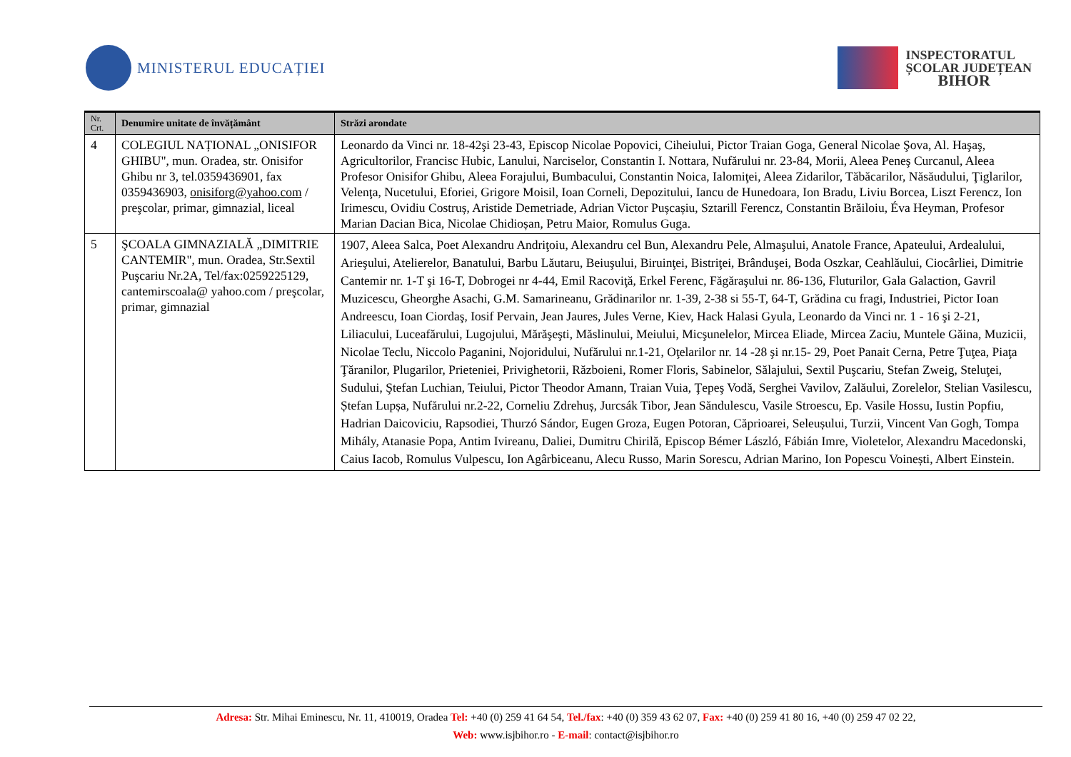MINISTERUL EDUCAȚIEI
INSPECTORATUL
ȘCOLAR JUDEȚEAN
BIHOR
| Nr. Crt. | Denumire unitate de învățământ | Străzi arondate |
| --- | --- | --- |
| 4 | COLEGIUL NAȚIONAL „ONISIFOR GHIBU", mun. Oradea, str. Onisifor Ghibu nr 3, tel.0359436901, fax 0359436903, onisiforg@yahoo.com / preşcolar, primar, gimnazial, liceal | Leonardo da Vinci nr. 18-42şi 23-43, Episcop Nicolae Popovici, Ciheiului, Pictor Traian Goga, General Nicolae Şova, Al. Haşaş, Agricultorilor, Francisc Hubic, Lanului, Narciselor, Constantin I. Nottara, Nufărului nr. 23-84, Morii, Aleea Peneş Curcanul, Aleea Profesor Onisifor Ghibu, Aleea Forajului, Bumbacului, Constantin Noica, Ialomiţei, Aleea Zidarilor, Tăbăcarilor, Năsăudului, Ţiglarilor, Velenţa, Nucetului, Eforiei, Grigore Moisil, Ioan Corneli, Depozitului, Iancu de Hunedoara, Ion Bradu, Liviu Borcea, Liszt Ferencz, Ion Irimescu, Ovidiu Costruș, Aristide Demetriade, Adrian Victor Pușcașiu, Sztarill Ferencz, Constantin Brăiloiu, Éva Heyman, Profesor Marian Dacian Bica, Nicolae Chidioșan, Petru Maior, Romulus Guga. |
| 5 | ŞCOALA GIMNAZIALĂ „DIMITRIE CANTEMIR", mun. Oradea, Str.Sextil Puşcariu Nr.2A, Tel/fax:0259225129, cantemirscoala@ yahoo.com / preşcolar, primar, gimnazial | 1907, Aleea Salca, Poet Alexandru Andriţoiu, Alexandru cel Bun, Alexandru Pele, Almaşului, Anatole France, Apateului, Ardealului, Arieşului, Atelierelor, Banatului, Barbu Lăutaru, Beiuşului, Biruinţei, Bistriţei, Brânduşei, Boda Oszkar, Ceahlăului, Ciocârliei, Dimitrie Cantemir nr. 1-T şi 16-T, Dobrogei nr 4-44, Emil Racoviţă, Erkel Ferenc, Făgăraşului nr. 86-136, Fluturilor, Gala Galaction, Gavril Muzicescu, Gheorghe Asachi, G.M. Samarineanu, Grădinarilor nr. 1-39, 2-38 si 55-T, 64-T, Grădina cu fragi, Industriei, Pictor Ioan Andreescu, Ioan Ciordaş, Iosif Pervain, Jean Jaures, Jules Verne, Kiev, Hack Halasi Gyula, Leonardo da Vinci nr. 1 - 16 şi 2-21, Liliacului, Luceafărului, Lugojului, Mărăşeşti, Măslinului, Meiului, Micşunelelor, Mircea Eliade, Mircea Zaciu, Muntele Găina, Muzicii, Nicolae Teclu, Niccolo Paganini, Nojoridului, Nufărului nr.1-21, Oţelarilor nr. 14 -28 şi nr.15- 29, Poet Panait Cerna, Petre Ţuţea, Piaţa Ţăranilor, Plugarilor, Prieteniei, Privighetorii, Războieni, Romer Floris, Sabinelor, Sălajului, Sextil Puşcariu, Stefan Zweig, Steluţei, Sudului, Ştefan Luchian, Teiului, Pictor Theodor Amann, Traian Vuia, Ţepeş Vodă, Serghei Vavilov, Zalăului, Zorelelor, Stelian Vasilescu, Ștefan Lupșa, Nufărului nr.2-22, Corneliu Zdrehuș, Jurcsák Tibor, Jean Săndulescu, Vasile Stroescu, Ep. Vasile Hossu, Iustin Popfiu, Hadrian Daicoviciu, Rapsodiei, Thurzó Sándor, Eugen Groza, Eugen Potoran, Căprioarei, Seleușului, Turzii, Vincent Van Gogh, Tompa Mihály, Atanasie Popa, Antim Ivireanu, Daliei, Dumitru Chirilă, Episcop Bémer László, Fábián Imre, Violetelor, Alexandru Macedonski, Caius Iacob, Romulus Vulpescu, Ion Agârbiceanu, Alecu Russo, Marin Sorescu, Adrian Marino, Ion Popescu Voinești, Albert Einstein. |
Adresa: Str. Mihai Eminescu, Nr. 11, 410019, Oradea Tel: +40 (0) 259 41 64 54, Tel./fax: +40 (0) 359 43 62 07, Fax: +40 (0) 259 41 80 16, +40 (0) 259 47 02 22,
Web: www.isjbihor.ro - E-mail: contact@isjbihor.ro